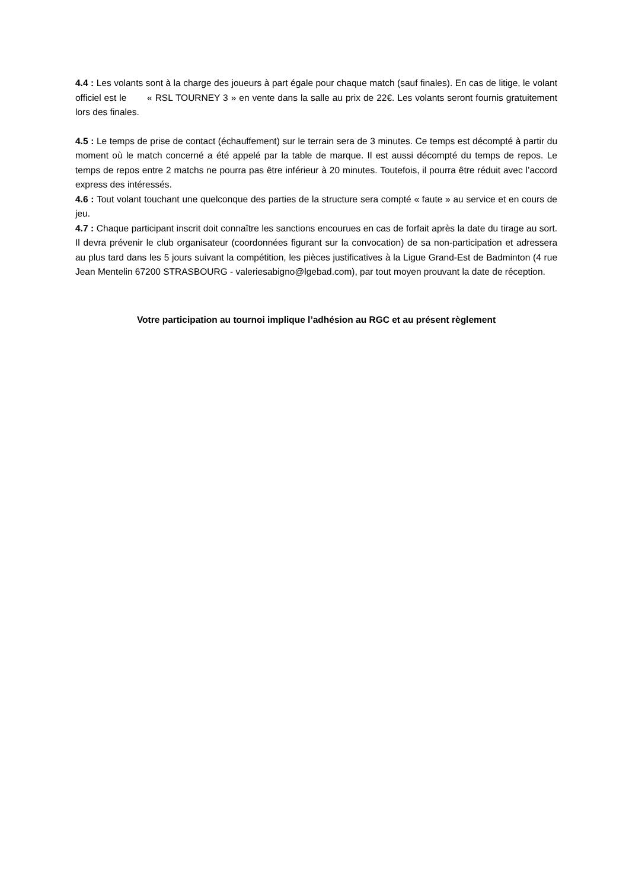4.4 : Les volants sont à la charge des joueurs à part égale pour chaque match (sauf finales). En cas de litige, le volant officiel est le « RSL TOURNEY 3 » en vente dans la salle au prix de 22€. Les volants seront fournis gratuitement lors des finales.
4.5 : Le temps de prise de contact (échauffement) sur le terrain sera de 3 minutes. Ce temps est décompté à partir du moment où le match concerné a été appelé par la table de marque. Il est aussi décompté du temps de repos. Le temps de repos entre 2 matchs ne pourra pas être inférieur à 20 minutes. Toutefois, il pourra être réduit avec l’accord express des intéressés.
4.6 : Tout volant touchant une quelconque des parties de la structure sera compté « faute » au service et en cours de jeu.
4.7 : Chaque participant inscrit doit connaître les sanctions encourues en cas de forfait après la date du tirage au sort. Il devra prévenir le club organisateur (coordonnées figurant sur la convocation) de sa non-participation et adressera au plus tard dans les 5 jours suivant la compétition, les pièces justificatives à la Ligue Grand-Est de Badminton (4 rue Jean Mentelin 67200 STRASBOURG - valeriesabigno@lgebad.com), par tout moyen prouvant la date de réception.
Votre participation au tournoi implique l’adhésion au RGC et au présent règlement